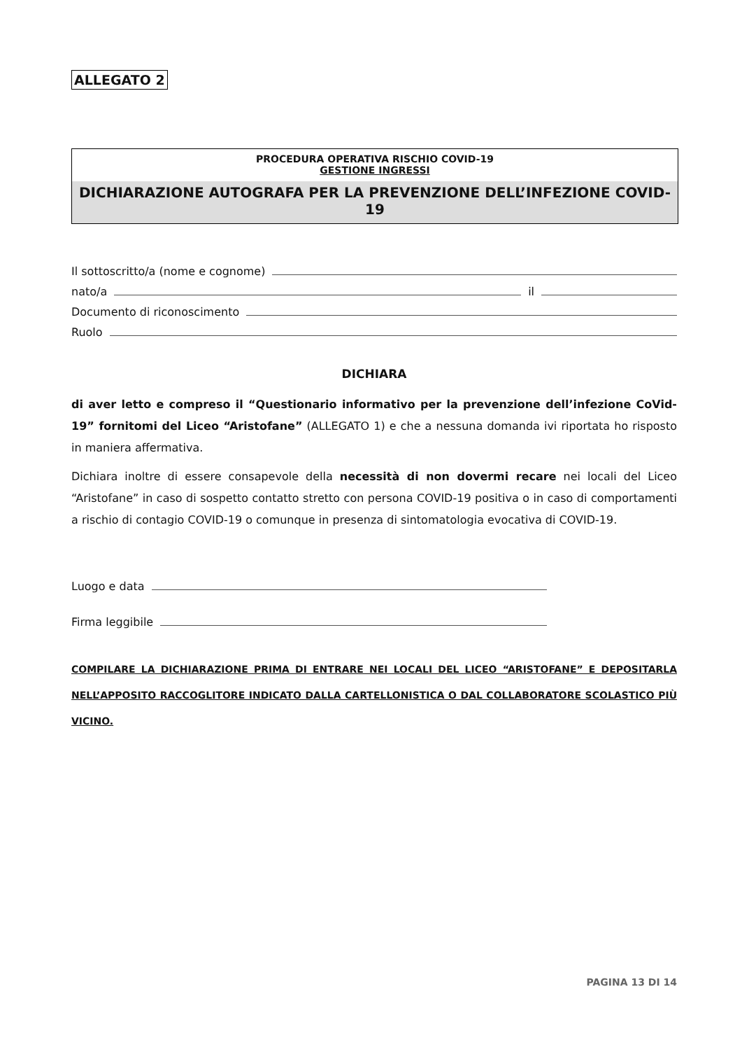ALLEGATO 2
PROCEDURA OPERATIVA RISCHIO COVID-19
GESTIONE INGRESSI
DICHIARAZIONE AUTOGRAFA PER LA PREVENZIONE DELL’INFEZIONE COVID-19
Il sottoscritto/a (nome e cognome)
nato/a il
Documento di riconoscimento
Ruolo
DICHIARA
di aver letto e compreso il “Questionario informativo per la prevenzione dell’infezione CoVid-19” fornitomi del Liceo “Aristofane” (ALLEGATO 1) e che a nessuna domanda ivi riportata ho risposto in maniera affermativa.
Dichiara inoltre di essere consapevole della necessità di non dovermi recare nei locali del Liceo “Aristofane” in caso di sospetto contatto stretto con persona COVID-19 positiva o in caso di comportamenti a rischio di contagio COVID-19 o comunque in presenza di sintomatologia evocativa di COVID-19.
Luogo e data
Firma leggibile
COMPILARE LA DICHIARAZIONE PRIMA DI ENTRARE NEI LOCALI DEL LICEO “ARISTOFANE” E DEPOSITARLA NELL’APPOSITO RACCOGLITORE INDICATO DALLA CARTELLONISTICA O DAL COLLABORATORE SCOLASTICO PIÙ VICINO.
PAGINA 13 DI 14